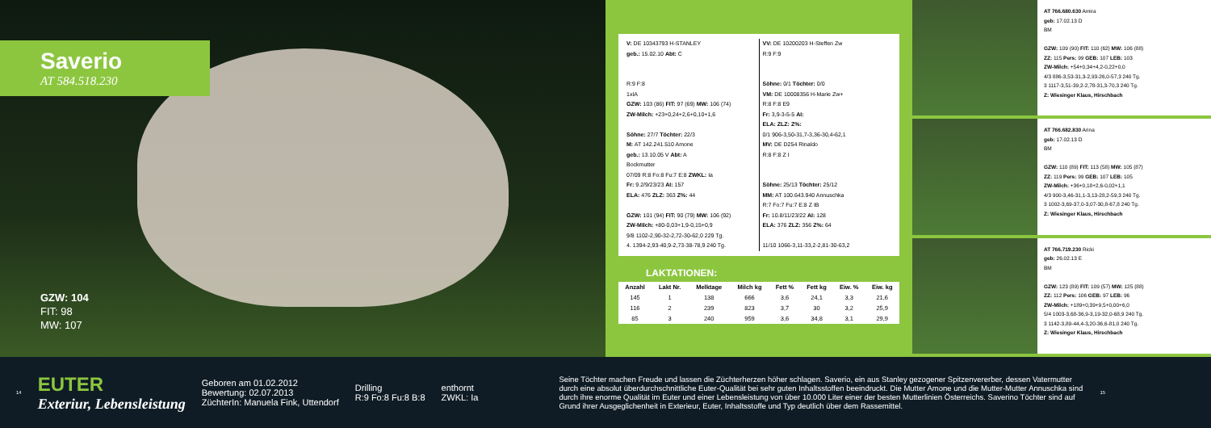Saverio
AT 584.518.230
GZW: 104
FIT: 98
MW: 107
V: DE 10343793 H-STANLEY
geb.: 15.02.10 Abt: C
R:9 F:8
1xIA
GZW: 103 (86) FIT: 97 (69) MW: 106 (74)
ZW-Milch: +23+0,24+2,6+0,10+1,6
Söhne: 27/7 Töchter: 22/3
M: AT 142.241.510 Amone
geb.: 13.10.05 V Abt: A
Bockmutter
07/09 R:8 Fo:8 Fu:7 E:8 ZWKL: Ia
Fr: 9.2/9/23/23 AI: 157
ELA: 476 ZLZ: 363 Z%: 44
GZW: 101 (94) FIT: 90 (79) MW: 106 (92)
ZW-Milch: +80-0,03+1,9-0,15+0,9
9/8 1102-2,90-32-2,72-30-62,0 229 Tg.
4. 1394-2,93-40,9-2,73-38-78,9 240 Tg.
VV: DE 10200203 H-Steffen Zw
R:9 F:9
Söhne: 0/1 Töchter: 0/0
VM: DE 10008356 H-Marie Zw+
R:8 F:8 E9
Fr: 3,9-3-5-5 AI:
ELA: ZLZ: Z%:
0/1 906-3,50-31,7-3,36-30,4-62,1
MV: DE D254 Rinaldo
R:8 F:8 Z I
Söhne: 25/13 Töchter: 25/12
MM: AT 100.643.940 Annuschka
R:7 Fo:7 Fu:7 E:8 Z IB
Fr: 10.8/11/23/22 AI: 128
ELA: 376 ZLZ: 356 Z%: 64
11/10 1066-3,11-33,2-2,81-30-63,2
LAKTATIONEN:
| Anzahl | Lakt Nr. | Melktage | Milch kg | Fett % | Fett kg | Eiw. % | Eiw. kg |
| --- | --- | --- | --- | --- | --- | --- | --- |
| 145 | 1 | 138 | 666 | 3,6 | 24,1 | 3,3 | 21,6 |
| 116 | 2 | 239 | 823 | 3,7 | 30 | 3,2 | 25,9 |
| 85 | 3 | 240 | 959 | 3,6 | 34,8 | 3,1 | 29,9 |
AT 766.680.630 Amira
geb: 17.02.13 D
BM
GZW: 109 (90) FIT: 110 (62) MW: 106 (88)
ZZ: 115 Pers: 99 GEB: 107 LEB: 103
ZW-Milch: +54+0,34+4,2-0,22+0,0
4/3 886-3,53-31,3-2,93-26,0-57,3 240 Tg.
3 1117-3,51-39,2-2,78-31,3-70,3 240 Tg.
Z: Wiesinger Klaus, Hirschbach
AT 766.682.830 Arina
geb: 17.02.13 D
BM
GZW: 110 (89) FIT: 113 (58) MW: 105 (87)
ZZ: 119 Pers: 99 GEB: 107 LEB: 105
ZW-Milch: +36+0,18+2,6-0,02+1,1
4/3 900-3,46-31,1-3,13-28,2-59,3 240 Tg.
3 1002-3,69-37,0-3,07-30,8-67,8 240 Tg.
Z: Wiesinger Klaus, Hirschbach
AT 766.719.230 Ricki
geb: 26.02.13 E
BM
GZW: 123 (89) FIT: 109 (57) MW: 125 (88)
ZZ: 112 Pers: 106 GEB: 97 LEB: 96
ZW-Milch: +189+0,39+9,5+0,00+6,0
5/4 1003-3,68-36,9-3,19-32,0-68,9 240 Tg.
3 1142-3,89-44,4-3,20-36,6-81,0 240 Tg.
Z: Wiesinger Klaus, Hirschbach
14
EUTER
Exteriur, Lebensleistung
Geboren am 01.02.2012
Bewertung: 02.07.2013
ZüchterIn: Manuela Fink, Uttendorf
Drilling
R:9 Fo:8 Fu:8 B:8
enthornt
ZWKL: Ia
Seine Töchter machen Freude und lassen die Züchterherzen höher schlagen. Saverio, ein aus Stanley gezogener Spitzenvererber, dessen Vatermutter durch eine absolut überdurchschnittliche Euter-Qualität bei sehr guten Inhaltsstoffen beeindruckt. Die Mutter Amone und die Mutter-Mutter Annuschka sind durch ihre enorme Qualität im Euter und einer Lebensleistung von über 10.000 Liter einer der besten Mutterlinien Österreichs. Saverino Töchter sind auf Grund ihrer Ausgeglichenheit in Exterieur, Euter, Inhaltsstoffe und Typ deutlich über dem Rassemittel.
15